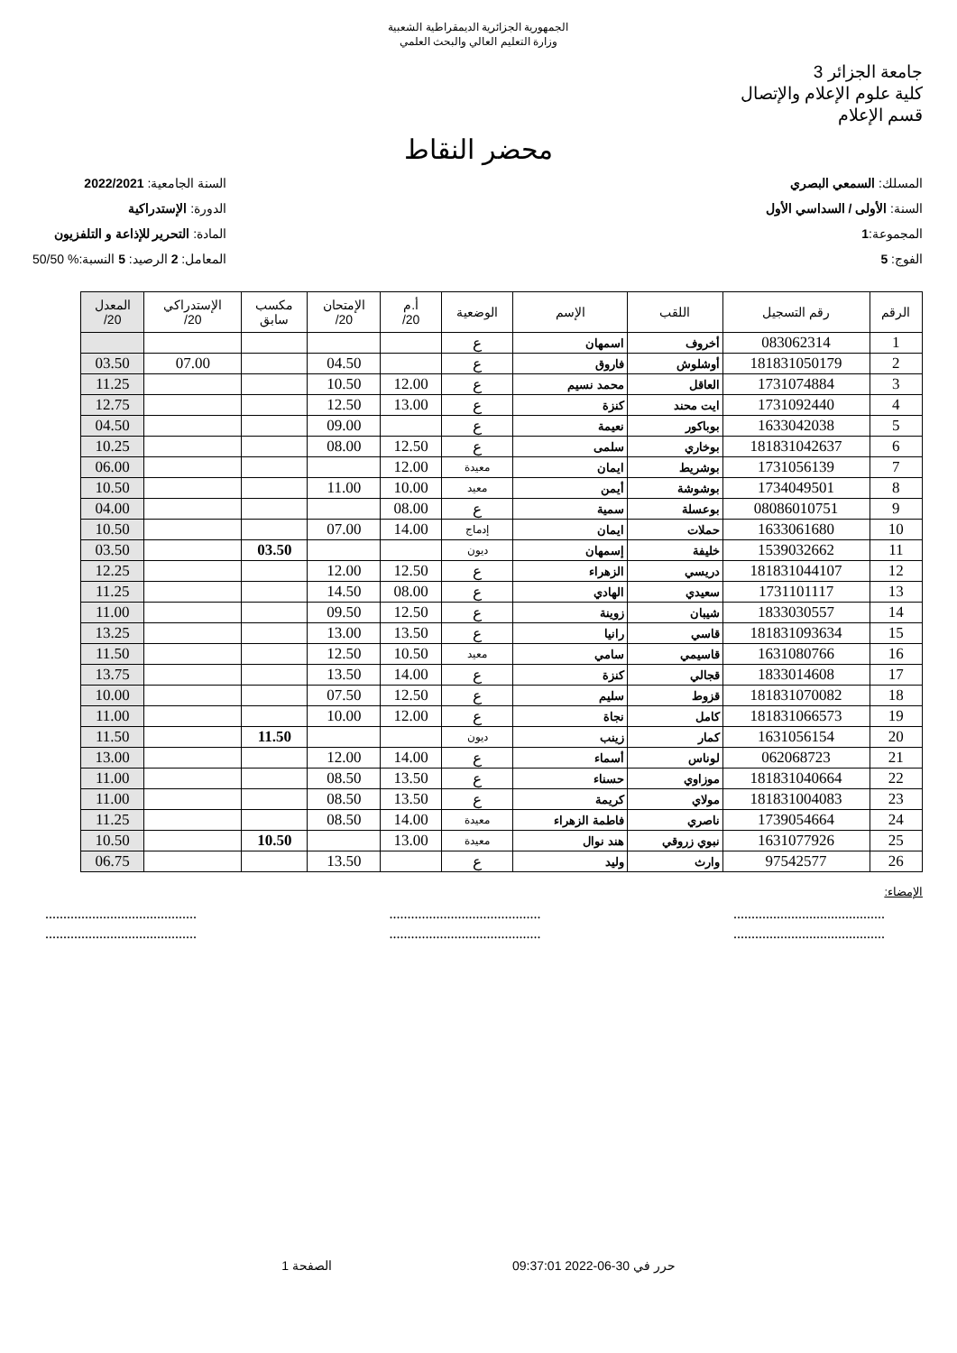الجمهورية الجزائرية الديمقراطية الشعبية
وزارة التعليم العالي والبحث العلمي
جامعة الجزائر 3
كلية علوم الإعلام والإتصال
قسم الإعلام
محضر النقاط
المسلك: السمعي البصري
السنة: الأولى / السداسي الأول
المجموعة:1
الفوج: 5
السنة الجامعية: 2022/2021
الدورة: الإستدراكية
المادة: التحرير للإذاعة و التلفزيون
المعامل: 2 الرصيد: 5 النسبة:% 50/50
| الرقم | رقم التسجيل | اللقب | الإسم | الوضعية | أ.م 20/ | الإمتحان 20/ | مكسب سابق | الإستدراكي 20/ | المعدل 20/ |
| --- | --- | --- | --- | --- | --- | --- | --- | --- | --- |
| 1 | 083062314 | أخروف | اسمهان | ع | | | | | |
| 2 | 181831050179 | أوشلوش | فاروق | ع | | 04.50 | | 07.00 | 03.50 |
| 3 | 1731074884 | العاقل | محمد نسيم | ع | 12.00 | 10.50 | | | 11.25 |
| 4 | 1731092440 | ايت محند | كنزة | ع | 13.00 | 12.50 | | | 12.75 |
| 5 | 1633042038 | بوباكور | نعيمة | ع | | 09.00 | | | 04.50 |
| 6 | 181831042637 | بوخاري | سلمى | ع | 12.50 | 08.00 | | | 10.25 |
| 7 | 1731056139 | بوشريط | ايمان | معيدة | 12.00 | | | | 06.00 |
| 8 | 1734049501 | بوشوشة | أيمن | معيد | 10.00 | 11.00 | | | 10.50 |
| 9 | 08086010751 | بوعسلة | سمية | ع | 08.00 | | | | 04.00 |
| 10 | 1633061680 | حملات | ايمان | إدماج | 14.00 | 07.00 | | | 10.50 |
| 11 | 1539032662 | خليفة | إسمهان | ديون | | | 03.50 | | 03.50 |
| 12 | 181831044107 | دريسي | الزهراء | ع | 12.50 | 12.00 | | | 12.25 |
| 13 | 1731101117 | سعيدي | الهادي | ع | 08.00 | 14.50 | | | 11.25 |
| 14 | 1833030557 | شيبان | زوينة | ع | 12.50 | 09.50 | | | 11.00 |
| 15 | 181831093634 | قاسي | رانيا | ع | 13.50 | 13.00 | | | 13.25 |
| 16 | 1631080766 | قاسيمي | سامي | معيد | 10.50 | 12.50 | | | 11.50 |
| 17 | 1833014608 | قجالي | كنزة | ع | 14.00 | 13.50 | | | 13.75 |
| 18 | 181831070082 | قزوط | سليم | ع | 12.50 | 07.50 | | | 10.00 |
| 19 | 181831066573 | كامل | نجاة | ع | 12.00 | 10.00 | | | 11.00 |
| 20 | 1631056154 | كمار | زينب | ديون | | | 11.50 | | 11.50 |
| 21 | 062068723 | لوناس | أسماء | ع | 14.00 | 12.00 | | | 13.00 |
| 22 | 181831040664 | موزاوي | حسناء | ع | 13.50 | 08.50 | | | 11.00 |
| 23 | 181831004083 | مولاي | كريمة | ع | 13.50 | 08.50 | | | 11.00 |
| 24 | 1739054664 | ناصري | فاطمة الزهراء | معيدة | 14.00 | 08.50 | | | 11.25 |
| 25 | 1631077926 | نبوي زروقي | هند نوال | معيدة | 13.00 | | 10.50 | | 10.50 |
| 26 | 97542577 | وارث | وليد | ع | | 13.50 | | | 06.75 |
الإمضاء:
..........................................
..........................................
..........................................
..........................................
..........................................
..........................................
حرر في 30-06-2022 09:37:01 الصفحة 1